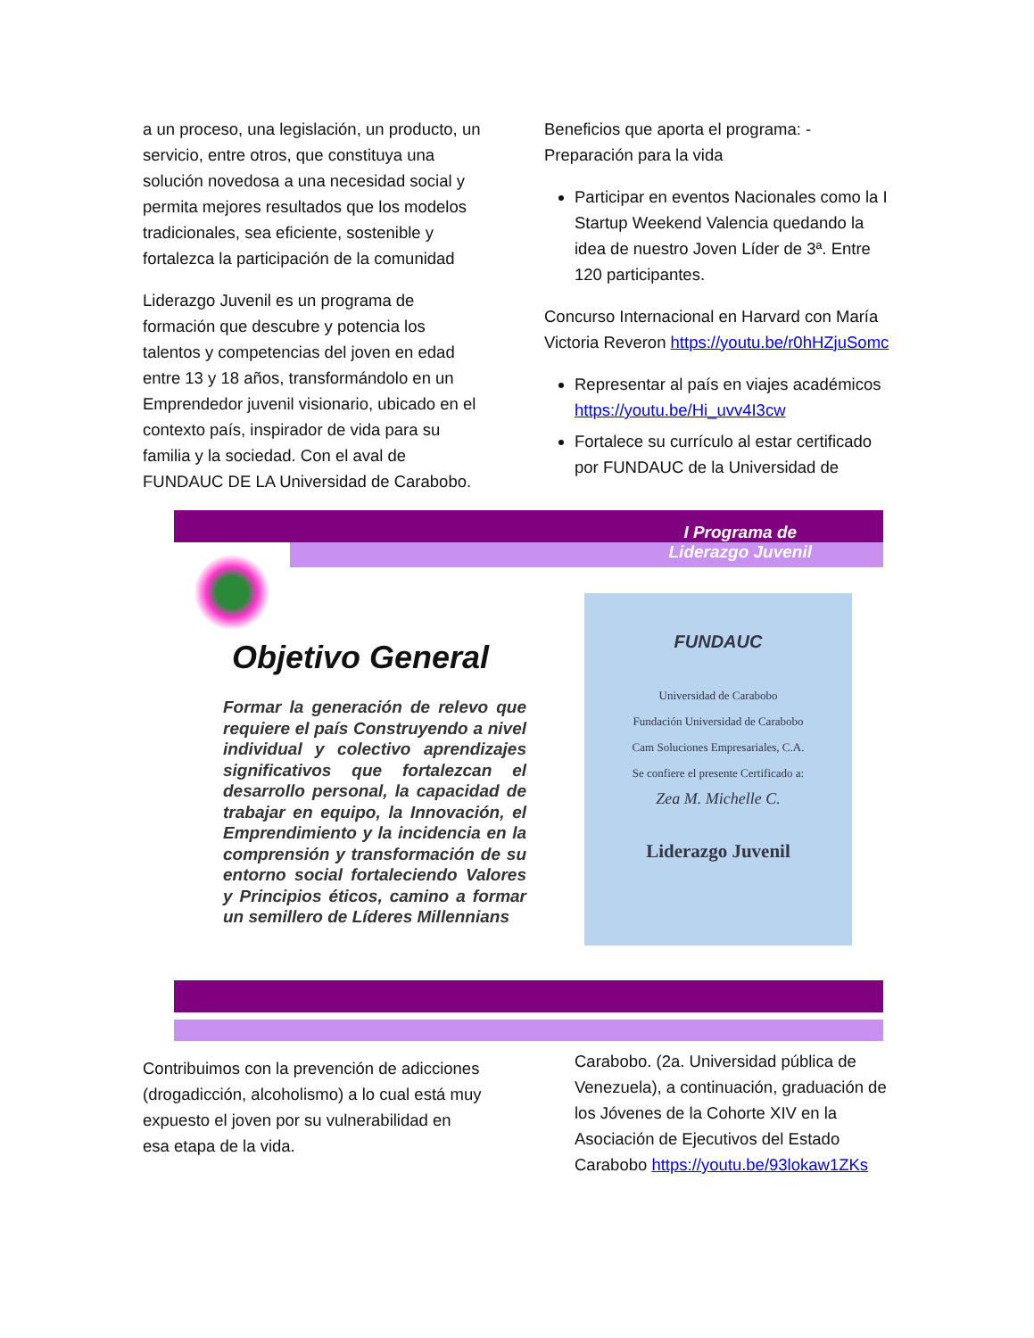a un proceso, una legislación, un producto, un servicio, entre otros, que constituya una solución novedosa a una necesidad social y permita mejores resultados que los modelos tradicionales, sea eficiente, sostenible y fortalezca la participación de la comunidad
Liderazgo Juvenil es un programa de formación que descubre y potencia los talentos y competencias del joven en edad entre 13 y 18 años, transformándolo en un Emprendedor juvenil visionario, ubicado en el contexto país, inspirador de vida para su familia y la sociedad. Con el aval de FUNDAUC DE LA Universidad de Carabobo.
Beneficios que aporta el programa: - Preparación para la vida
Participar en eventos Nacionales como la I Startup Weekend Valencia quedando la idea de nuestro Joven Líder de 3ª. Entre 120 participantes.
Concurso Internacional en Harvard con María Victoria Reveron https://youtu.be/r0hHZjuSomc
Representar al país en viajes académicos https://youtu.be/Hi_uvv4I3cw
Fortalece su currículo al estar certificado por FUNDAUC de la Universidad de
I Programa de
Liderazgo Juvenil
Objetivo General
Formar la generación de relevo que requiere el país Construyendo a nivel individual y colectivo aprendizajes significativos que fortalezcan el desarrollo personal, la capacidad de trabajar en equipo, la Innovación, el Emprendimiento y la incidencia en la comprensión y transformación de su entorno social fortaleciendo Valores y Principios éticos, camino a formar un semillero de Líderes Millennians
FUNDAUC
Universidad de Carabobo
Fundación Universidad de Carabobo
Cam Soluciones Empresariales, C.A.
Se confiere el presente Certificado a:
Zea M. Michelle C.
Liderazgo Juvenil
Contribuimos con la prevención de adicciones (drogadicción, alcoholismo) a lo cual está muy expuesto el joven por su vulnerabilidad en esa etapa de la vida.
Carabobo. (2a. Universidad pública de Venezuela), a continuación, graduación de los Jóvenes de la Cohorte XIV en la Asociación de Ejecutivos del Estado Carabobo https://youtu.be/93lokaw1ZKs